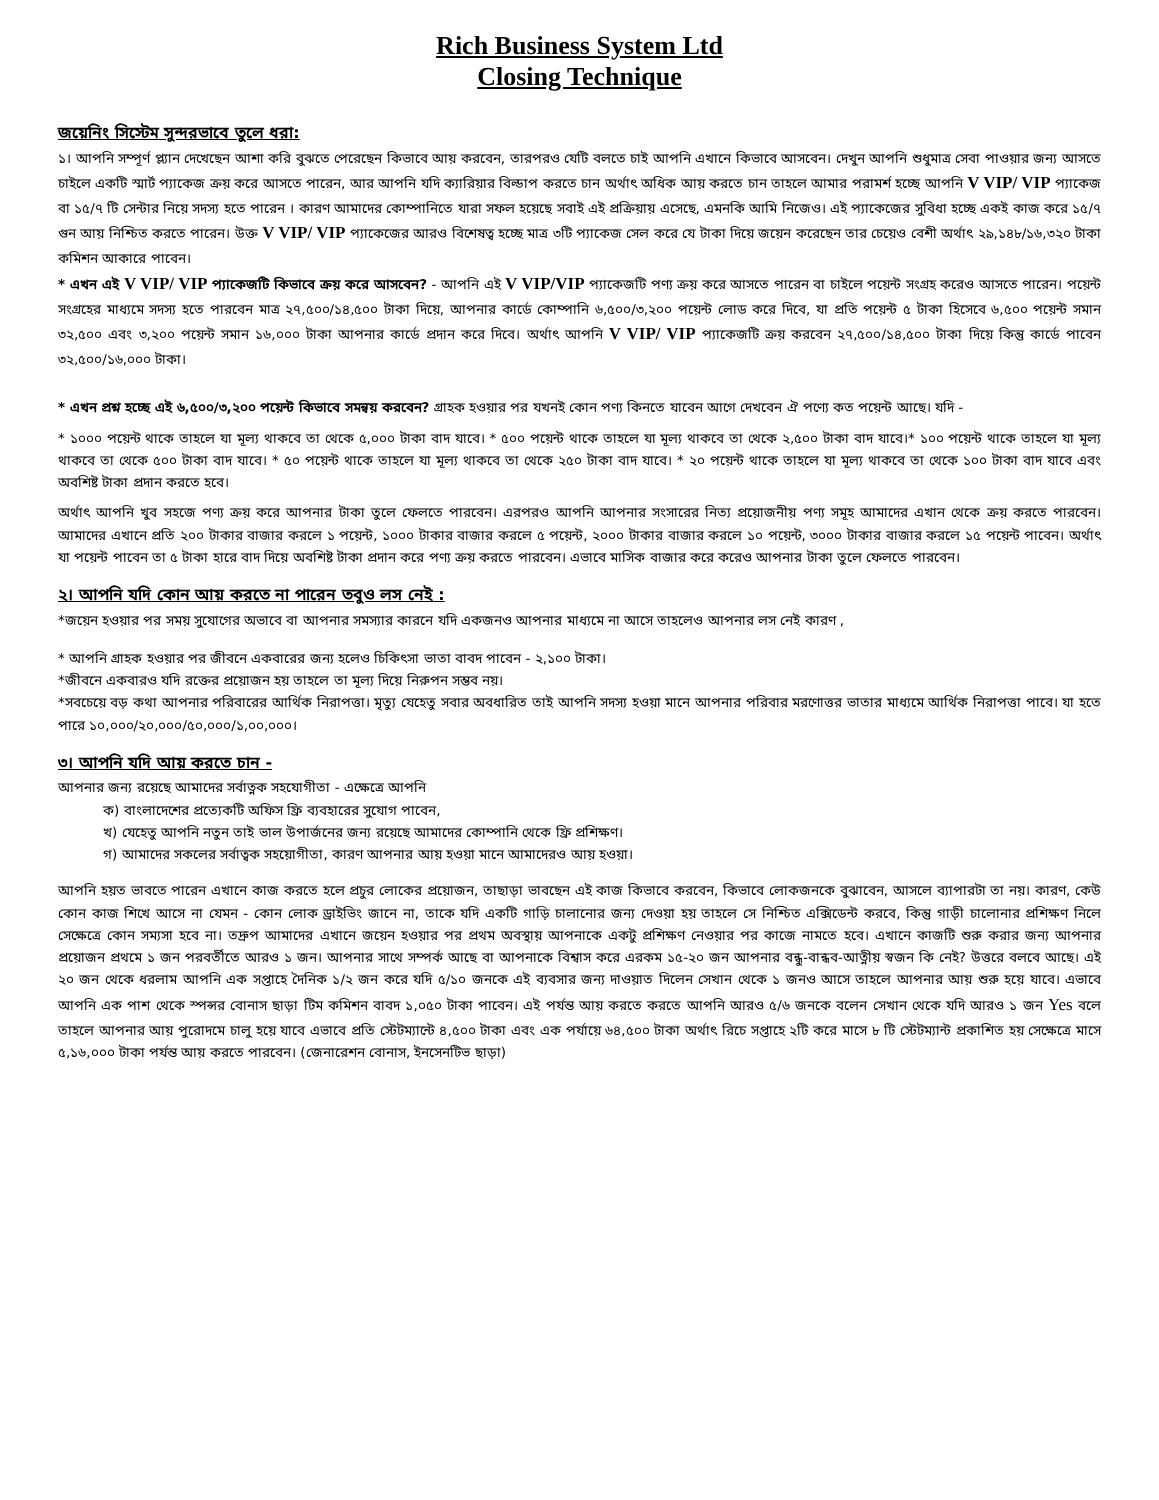Rich Business System Ltd
Closing Technique
জয়েনিং সিস্টেম সুন্দরভাবে তুলে ধরা:
১। আপনি সম্পূর্ণ প্ল্যান দেখেছেন আশা করি বুঝতে পেরেছেন কিভাবে আয় করবেন, তারপরও যেটি বলতে চাই আপনি এখানে কিভাবে আসবেন। দেখুন আপনি শুধুমাত্র সেবা পাওয়ার জন্য আসতে চাইলে একটি স্মার্ট প্যাকেজ ক্রয় করে আসতে পারেন, আর আপনি যদি ক্যারিয়ার বিল্ডাপ করতে চান অর্থাৎ অধিক আয় করতে চান তাহলে আমার পরামর্শ হচ্ছে আপনি V VIP/ VIP প্যাকেজ বা ১৫/৭ টি সেন্টার নিয়ে সদস্য হতে পারেন । কারণ আমাদের কোম্পানিতে যারা সফল হয়েছে সবাই এই প্রক্রিয়ায় এসেছে, এমনকি আমি নিজেও। এই প্যাকেজের সুবিধা হচ্ছে একই কাজ করে ১৫/৭ গুন আয় নিশ্চিত করতে পারেন। উক্ত V VIP/ VIP প্যাকেজের আরও বিশেষত্ব হচ্ছে মাত্র ৩টি প্যাকেজ সেল করে যে টাকা দিয়ে জয়েন করেছেন তার চেয়েও বেশী অর্থাৎ ২৯,১৪৮/১৬,৩২০ টাকা কমিশন আকারে পাবেন।
* এখন এই V VIP/ VIP প্যাকেজটি কিভাবে ক্রয় করে আসবেন? - আপনি এই V VIP/VIP প্যাকেজটি পণ্য ক্রয় করে আসতে পারেন বা চাইলে পয়েন্ট সংগ্রহ করেও আসতে পারেন। পয়েন্ট সংগ্রহের মাধ্যমে সদস্য হতে পারবেন মাত্র ২৭,৫০০/১৪,৫০০ টাকা দিয়ে, আপনার কার্ডে কোম্পানি ৬,৫০০/৩,২০০ পয়েন্ট লোড করে দিবে, যা প্রতি পয়েন্ট ৫ টাকা হিসেবে ৬,৫০০ পয়েন্ট সমান ৩২,৫০০ এবং ৩,২০০ পয়েন্ট সমান ১৬,০০০ টাকা আপনার কার্ডে প্রদান করে দিবে। অর্থাৎ আপনি V VIP/ VIP প্যাকেজটি ক্রয় করবেন ২৭,৫০০/১৪,৫০০ টাকা দিয়ে কিন্তু কার্ডে পাবেন ৩২,৫০০/১৬,০০০ টাকা।
* এখন প্রশ্ন হচ্ছে এই ৬,৫০০/৩,২০০ পয়েন্ট কিভাবে সমন্বয় করবেন? গ্রাহক হওয়ার পর যখনই কোন পণ্য কিনতে যাবেন আগে দেখবেন ঐ পণ্যে কত পয়েন্ট আছে। যদি -
* ১০০০ পয়েন্ট থাকে তাহলে যা মূল্য থাকবে তা থেকে ৫,০০০ টাকা বাদ যাবে। * ৫০০ পয়েন্ট থাকে তাহলে যা মূল্য থাকবে তা থেকে ২,৫০০ টাকা বাদ যাবে।* ১০০ পয়েন্ট থাকে তাহলে যা মূল্য থাকবে তা থেকে ৫০০ টাকা বাদ যাবে। * ৫০ পয়েন্ট থাকে তাহলে যা মূল্য থাকবে তা থেকে ২৫০ টাকা বাদ যাবে। * ২০ পয়েন্ট থাকে তাহলে যা মূল্য থাকবে তা থেকে ১০০ টাকা বাদ যাবে এবং অবশিষ্ট টাকা প্রদান করতে হবে।
অর্থাৎ আপনি খুব সহজে পণ্য ক্রয় করে আপনার টাকা তুলে ফেলতে পারবেন। এরপরও আপনি আপনার সংসারের নিত্য প্রয়োজনীয় পণ্য সমূহ আমাদের এখান থেকে ক্রয় করতে পারবেন। আমাদের এখানে প্রতি ২০০ টাকার বাজার করলে ১ পয়েন্ট, ১০০০ টাকার বাজার করলে ৫ পয়েন্ট, ২০০০ টাকার বাজার করলে ১০ পয়েন্ট, ৩০০০ টাকার বাজার করলে ১৫ পয়েন্ট পাবেন। অর্থাৎ যা পয়েন্ট পাবেন তা ৫ টাকা হারে বাদ দিয়ে অবশিষ্ট টাকা প্রদান করে পণ্য ক্রয় করতে পারবেন। এভাবে মাসিক বাজার করে করেও আপনার টাকা তুলে ফেলতে পারবেন।
২। আপনি যদি কোন আয় করতে না পারেন তবুও লস নেই :
*জয়েন হওয়ার পর সময় সুযোগের অভাবে বা আপনার সমস্যার কারনে যদি একজনও আপনার মাধ্যমে না আসে তাহলেও আপনার লস নেই কারণ ,
* আপনি গ্রাহক হওয়ার পর জীবনে একবারের জন্য হলেও চিকিৎসা ভাতা বাবদ পাবেন - ২,১০০ টাকা।
*জীবনে একবারও যদি রক্তের প্রয়োজন হয় তাহলে তা মূল্য দিয়ে নিরুপন সম্ভব নয়।
*সবচেয়ে বড় কথা আপনার পরিবারের আর্থিক নিরাপত্তা। মৃত্যু যেহেতু সবার অবধারিত তাই আপনি সদস্য হওয়া মানে আপনার পরিবার মরণোত্তর ভাতার মাধ্যমে আর্থিক নিরাপত্তা পাবে। যা হতে পারে ১০,০০০/২০,০০০/৫০,০০০/১,০০,০০০।
৩। আপনি যদি আয় করতে চান -
আপনার জন্য রয়েছে আমাদের সর্বাত্নক সহযোগীতা - এক্ষেত্রে আপনি
ক) বাংলাদেশের প্রত্যেকটি অফিস ফ্রি ব্যবহারের সুযোগ পাবেন,
খ) যেহেতু আপনি নতুন তাই ভাল উপার্জনের জন্য রয়েছে আমাদের কোম্পানি থেকে ফ্রি প্রশিক্ষণ।
গ) আমাদের সকলের সর্বাত্বক সহয়োগীতা, কারণ আপনার আয় হওয়া মানে আমাদেরও আয় হওয়া।
আপনি হয়ত ভাবতে পারেন এখানে কাজ করতে হলে প্রচুর লোকের প্রয়োজন, তাছাড়া ভাবছেন এই কাজ কিভাবে করবেন, কিভাবে লোকজনকে বুঝাবেন, আসলে ব্যাপারটা তা নয়। কারণ, কেউ কোন কাজ শিখে আসে না যেমন - কোন লোক ড্রাইভিং জানে না, তাকে যদি একটি গাড়ি চালানোর জন্য দেওয়া হয় তাহলে সে নিশ্চিত এক্সিডেন্ট করবে, কিন্তু গাড়ী চালোনার প্রশিক্ষণ নিলে সেক্ষেত্রে কোন সম্যসা হবে না। তদ্রুপ আমাদের এখানে জয়েন হওয়ার পর প্রথম অবস্থায় আপনাকে একটু প্রশিক্ষণ নেওয়ার পর কাজে নামতে হবে। এখানে কাজটি শুরু করার জন্য আপনার প্রয়োজন প্রথমে ১ জন পরবর্তীতে আরও ১ জন। আপনার সাথে সম্পর্ক আছে বা আপনাকে বিশ্বাস করে এরকম ১৫-২০ জন আপনার বন্ধু-বান্ধব-আত্নীয় স্বজন কি নেই? উত্তরে বলবে আছে। এই ২০ জন থেকে ধরলাম আপনি এক সপ্তাহে দৈনিক ১/২ জন করে যদি ৫/১০ জনকে এই ব্যবসার জন্য দাওয়াত দিলেন সেখান থেকে ১ জনও আসে তাহলে আপনার আয় শুরু হয়ে যাবে। এভাবে আপনি এক পাশ থেকে স্পন্সর বোনাস ছাড়া টিম কমিশন বাবদ ১,০৫০ টাকা পাবেন। এই পর্যন্ত আয় করতে করতে আপনি আরও ৫/৬ জনকে বলেন সেখান থেকে যদি আরও ১ জন Yes বলে তাহলে আপনার আয় পুরোদমে চালু হয়ে যাবে এভাবে প্রতি স্টেটম্যান্টে ৪,৫০০ টাকা এবং এক পর্যায়ে ৬৪,৫০০ টাকা অর্থাৎ রিচে সপ্তাহে ২টি করে মাসে ৮ টি স্টেটম্যান্ট প্রকাশিত হয় সেক্ষেত্রে মাসে ৫,১৬,০০০ টাকা পর্যন্ত আয় করতে পারবেন। (জেনারেশন বোনাস, ইনসেনটিভ ছাড়া)